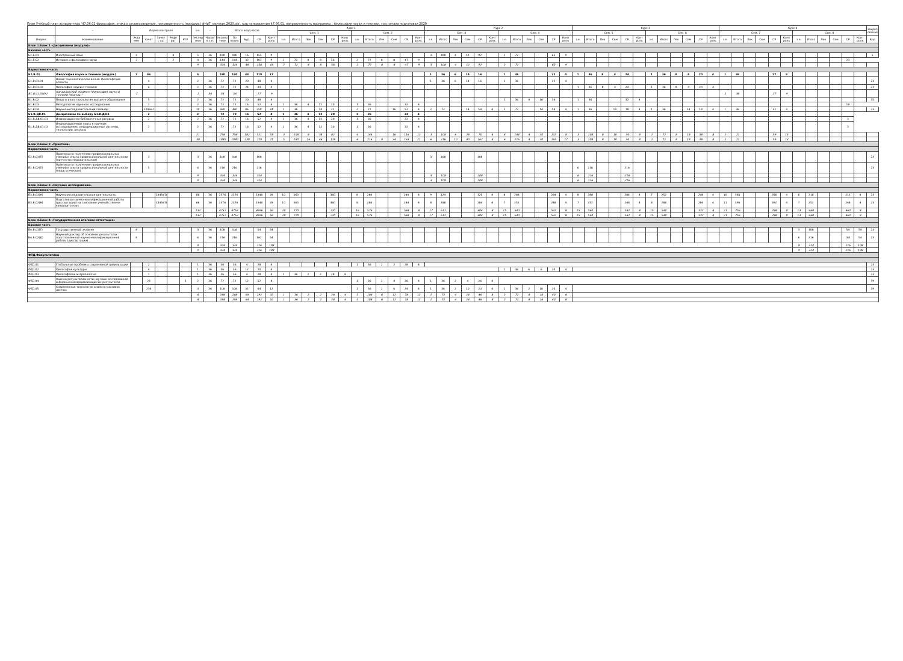План Учебный план аспирантуры '47.06.01 Философия, этика и религиоведение, направленность (профиль) ФНиТ_заочная_2020.plx', код направления 47.06.01, направленность программы : Философия науки и техники, год начала подготовки 2020
| - | - | Форма контроля | | | | | з.е. | - | Итого акад.часов | | | | | Курс 1 | | | | | | | | | | | | Курс 2 | | | | | | | | | | | | Курс 3 | | | | | | | | | | | | Курс 4 | | | | | | | | | | | | Закреп ленная |
| --- | --- | --- | --- | --- | --- | --- | --- | --- | --- | --- | --- | --- | --- | --- | --- | --- | --- | --- | --- | --- | --- | --- | --- | --- | --- | --- | --- | --- | --- | --- | --- | --- | --- | --- | --- | --- | --- | --- | --- | --- | --- | --- | --- | --- | --- | --- | --- | --- | --- | --- | --- | --- | --- | --- | --- | --- | --- | --- | --- | --- | --- | --- |
| | | | | | | | | | | | | | | Сем. 1 | | | | | | Сем. 2 | | | | | | Сем. 3 | | | | | | Сем. 4 | | | | | | Сем. 5 | | | | | | Сем. 6 | | | | | | Сем. 7 | | | | | | Сем. 8 | | | | | | |
| Индекс | Наименование | Экза мен | Зачет | Зачет с оц. | Рефе рат | РГР | Экспер тное | Часов в з.е. | Экспер тное | По плану | Ауд. | СР | Конт роль | з.е. | Итого | Лек | Сем | СР | Конт роль | з.е. | Итого | Лек | Сем | СР | Конт роль | з.е. | Итого | Лек | Сем | СР | Конт роль | з.е. | Итого | Лек | Сем | СР | Конт роль | з.е. | Итого | Лек | Сем | СР | Конт роль | з.е. | Итого | Лек | Сем | СР | Конт роль | з.е. | Итого | Лек | Сем | СР | Конт роль | з.е. | Итого | Лек | Сем | СР | Конт роль | Код |
| Блок 1.Блок 1 «Дисциплины (модули)» | | | | | | | | | | | | | | | | | | | | | | | | | | | | | | | | | | | | | | | | | | | | | | | | | | | | | | | | | | | | | | |
| Базовая часть | | | | | | | | | | | | | | | | | | | | | | | | | | | | | | | | | | | | | | | | | | | | | | | | | | | | | | | | | | | | | | |
| Б1.Б.01 | Иностранный язык | 4 | | | 4 | | 5 | 36 | 180 | 180 | 16 | 155 | 9 | | | | | | | | | | | | | 3 | 108 | 4 | 12 | 92 | | 2 | 72 | | | 63 | 9 | | | | | | | | | | | | | | | | | | | | | | | | | 5 |
| Б1.Б.02 | История и философия науки | 2 | | | 2 | | 4 | 36 | 144 | 144 | 32 | 103 | 9 | 2 | 72 | 8 | 8 | 56 | | 2 | 72 | 8 | 8 | 47 | 9 | | | | | | | | | | | | | | | | | | | | | | | | | | | | | | | | | | | 23 | | |
| | | | | | | | 9 | | 324 | 324 | 48 | 258 | 18 | 2 | 72 | 8 | 8 | 56 | | 2 | 72 | 8 | 8 | 47 | 9 | 3 | 108 | 4 | 12 | 92 | | 2 | 72 | | | 63 | 9 | | | | | | | | | | | | | | | | | | | | | | | | | |
| Вариативная часть | | | | | | | | | | | | | | | | | | | | | | | | | | | | | | | | | | | | | | | | | | | | | | | | | | | | | | | | | | | | | | |
| Б1.В.01 | Философия науки и техники (модуль) | 7 | 46 | | | | 5 | | 180 | 180 | 44 | 119 | 17 | | | | | | | | | | | | | 1 | 36 | 6 | 14 | 16 | | 1 | 36 | | | 32 | 4 | 1 | 36 | 8 | 4 | 24 | | 1 | 36 | 8 | 4 | 20 | 4 | 1 | 36 | | | 27 | 9 | | | | | | | |
| Б1.В.01.01 | Новая технологическая волна: философские аспекты | | 4 | | | | 2 | 36 | 72 | 72 | 20 | 48 | 4 | | | | | | | | | | | | | 1 | 36 | 6 | 14 | 16 | | 1 | 36 | | | 32 | 4 | | | | | | | | | | | | | | | | | | | | | | | | | 23 |
| Б1.В.01.02 | Философия науки и техники | | 6 | | | | 2 | 36 | 72 | 72 | 24 | 44 | 4 | | | | | | | | | | | | | | | | | | | | | | | | | 1 | 36 | 8 | 4 | 24 | | 1 | 36 | 8 | 4 | 20 | 4 | | | | | | | | | | | | | 23 |
| Б1.В.01.03(К) | Кандидатский экзамен "Философия науки и техники (модуль)" | 7 | | | | | 1 | 36 | 36 | 36 | | 27 | 9 | | | | | | | | | | | | | | | | | | | | | | | | | | | | | | | | | | | | | 1 | 36 | | | 27 | 9 | | | | | | | |
| Б1.В.02 | Педагогика и психология высшего образования | | 5 | | | | 2 | 36 | 72 | 72 | 20 | 48 | 4 | | | | | | | | | | | | | | | | | | | 1 | 36 | 4 | 16 | 16 | | 1 | 36 | | | 32 | 4 | | | | | | | | | | | | | | | | | | | 15 |
| Б1.В.03 | Методология научного исследования | | 2 | | | | 2 | 36 | 72 | 72 | 16 | 52 | 4 | 1 | 36 | 4 | 12 | 20 | | 1 | 36 | | | 32 | 4 | | | | | | | | | | | | | | | | | | | | | | | | | | | | | | | | | | | 19 | | |
| Б1.В.04 | Научно-исследовательский семинар | | 234567 | | | | 10 | 36 | 360 | 360 | 86 | 250 | 24 | 1 | 36 | | 14 | 22 | | 2 | 72 | | 16 | 52 | 4 | 2 | 72 | | 14 | 54 | 4 | 2 | 72 | | 14 | 54 | 4 | 1 | 36 | | 14 | 18 | 4 | 1 | 36 | | 14 | 18 | 4 | 1 | 36 | | | 32 | 4 | | | | | | | 23 |
| Б1.В.ДВ.01 | Дисциплины по выбору Б1.В.ДВ.1 | | 2 | | | | 2 | | 72 | 72 | 16 | 52 | 4 | 1 | 36 | 4 | 12 | 20 | | 1 | 36 | | | 32 | 4 | | | | | | | | | | | | | | | | | | | | | | | | | | | | | | | | | | | | | |
| Б1.В.ДВ.01.01 | Информационно-библиотечные ресурсы | | 2 | | | | 2 | 36 | 72 | 72 | 16 | 52 | 4 | 1 | 36 | 4 | 12 | 20 | | 1 | 36 | | | 32 | 4 | | | | | | | | | | | | | | | | | | | | | | | | | | | | | | | | | | | 3 | | |
| Б1.В.ДВ.01.02 | Информационный поиск в научных исследованиях: информационные системы, технологии, ресурсы | | 2 | | | | 2 | 36 | 72 | 72 | 16 | 52 | 4 | 1 | 36 | 4 | 12 | 20 | | 1 | 36 | | | 32 | 4 | | | | | | | | | | | | | | | | | | | | | | | | | | | | | | | | | | | 3 | | |
| | | | | | | | 21 | | 756 | 756 | 182 | 521 | 53 | 3 | 108 | 8 | 38 | 62 | | 4 | 144 | | 16 | 116 | 12 | 3 | 108 | 6 | 28 | 70 | 4 | 4 | 144 | 4 | 30 | 102 | 8 | 3 | 108 | 8 | 18 | 74 | 8 | 2 | 72 | 8 | 18 | 38 | 8 | 2 | 72 | | | 59 | 13 | | | | | | | |
| | | | | | | | 30 | | 1080 | 1080 | 230 | 779 | 71 | 5 | 180 | 16 | 46 | 118 | | 6 | 216 | 8 | 24 | 163 | 21 | 6 | 216 | 10 | 40 | 162 | 4 | 6 | 216 | 4 | 30 | 165 | 17 | 3 | 108 | 8 | 18 | 74 | 8 | 2 | 72 | 8 | 18 | 38 | 8 | 2 | 72 | | | 59 | 13 | | | | | | | |
| Блок 2.Блок 2 «Практики» | | | | | | | | | | | | | | | | | | | | | | | | | | | | | | | | | | | | | | | | | | | | | | | | | | | | | | | | | | | | | | |
| Вариативная часть | | | | | | | | | | | | | | | | | | | | | | | | | | | | | | | | | | | | | | | | | | | | | | | | | | | | | | | | | | | | | | |
| Б2.В.01(П) | Практика по получению профессиональных умений и опыта профессиональной деятельности (научно-исследовательская) | | 3 | | | | 3 | 36 | 108 | 108 | | 108 | | | | | | | | | | | | | | 3 | 108 | | | 108 | | | | | | | | | | | | | | | | | | | | | | | | | | | | | | | | 23 |
| Б2.В.02(П) | Практика по получению профессиональных умений и опыта профессиональной деятельности (педагогическая) | | 5 | | | | 6 | 36 | 216 | 216 | | 216 | | | | | | | | | | | | | | | | | | | | | | | | | | 6 | 216 | | | 216 | | | | | | | | | | | | | | | | | | | | 23 |
| | | | | | | | 9 | | 324 | 324 | | 324 | | | | | | | | | | | | | | 3 | 108 | | | 108 | | | | | | | | 6 | 216 | | | 216 | | | | | | | | | | | | | | | | | | | | |
| | | | | | | | 9 | | 324 | 324 | | 324 | | | | | | | | | | | | | | 3 | 108 | | | 108 | | | | | | | | 6 | 216 | | | 216 | | | | | | | | | | | | | | | | | | | | |
| Блок 3.Блок 3 «Научные исследования» | | | | | | | | | | | | | | | | | | | | | | | | | | | | | | | | | | | | | | | | | | | | | | | | | | | | | | | | | | | | | | |
| Вариативная часть | | | | | | | | | | | | | | | | | | | | | | | | | | | | | | | | | | | | | | | | | | | | | | | | | | | | | | | | | | | | | | |
| Б3.В.01(Н) | Научно-исследовательская деятельность | | | 2345678 | | | 66 | 36 | 2376 | 2376 | | 2348 | 28 | 10 | 360 | | | 360 | | 8 | 288 | | | 284 | 4 | 9 | 324 | | | 320 | 4 | 8 | 288 | | | 284 | 4 | 8 | 288 | | | 284 | 4 | 7 | 252 | | | 248 | 4 | 10 | 360 | | | 356 | 4 | 6 | 216 | | | 212 | 4 | 23 |
| Б3.В.02(Н) | Подготовка научно-квалификационной работы (диссертации) на соискание ученой степени кандидата наук | | | 2345678 | | | 66 | 36 | 2376 | 2376 | | 2348 | 28 | 10 | 360 | | | 360 | | 8 | 288 | | | 284 | 4 | 8 | 288 | | | 284 | 4 | 7 | 252 | | | 248 | 4 | 7 | 252 | | | 248 | 4 | 8 | 288 | | | 284 | 4 | 11 | 396 | | | 392 | 4 | 7 | 252 | | | 248 | 4 | 23 |
| | | | | | | | 132 | | 4752 | 4752 | | 4696 | 56 | 20 | 720 | | | 720 | | 16 | 576 | | | 568 | 8 | 17 | 612 | | | 604 | 8 | 15 | 540 | | | 532 | 8 | 15 | 540 | | | 532 | 8 | 15 | 540 | | | 532 | 8 | 21 | 756 | | | 748 | 8 | 13 | 468 | | | 460 | 8 | |
| | | | | | | | 132 | | 4752 | 4752 | | 4696 | 56 | 20 | 720 | | | 720 | | 16 | 576 | | | 568 | 8 | 17 | 612 | | | 604 | 8 | 15 | 540 | | | 532 | 8 | 15 | 540 | | | 532 | 8 | 15 | 540 | | | 532 | 8 | 21 | 756 | | | 748 | 8 | 13 | 468 | | | 460 | 8 | |
| Блок 4.Блок 4 «Государственная итоговая аттестация» | | | | | | | | | | | | | | | | | | | | | | | | | | | | | | | | | | | | | | | | | | | | | | | | | | | | | | | | | | | | | | |
| Базовая часть | | | | | | | | | | | | | | | | | | | | | | | | | | | | | | | | | | | | | | | | | | | | | | | | | | | | | | | | | | | | | | |
| Б4.Б.01(Г) | Государственный экзамен | 8 | | | | | 3 | 36 | 108 | 108 | | 54 | 54 | | | | | | | | | | | | | | | | | | | | | | | | | | | | | | | | | | | | | | | | | | | 3 | 108 | | | 54 | 54 | 23 |
| Б4.Б.02(Д) | Научный доклад об основных результатах подготовленной научно-квалификационной работы (диссертации) | 8 | | | | | 6 | 36 | 216 | 216 | | 162 | 54 | | | | | | | | | | | | | | | | | | | | | | | | | | | | | | | | | | | | | | | | | | | 6 | 216 | | | 162 | 54 | 23 |
| | | | | | | | 9 | | 324 | 324 | | 216 | 108 | | | | | | | | | | | | | | | | | | | | | | | | | | | | | | | | | | | | | | | | | | | 9 | 324 | | | 216 | 108 | |
| | | | | | | | 9 | | 324 | 324 | | 216 | 108 | | | | | | | | | | | | | | | | | | | | | | | | | | | | | | | | | | | | | | | | | | | 9 | 324 | | | 216 | 108 | |
| ФТД.Факультативы | | | | | | | | | | | | | | | | | | | | | | | | | | | | | | | | | | | | | | | | | | | | | | | | | | | | | | | | | | | | | | |
| ФТД.01 | Глобальные проблемы современной цивилизации | | 2 | | | | 1 | 36 | 36 | 36 | 4 | 28 | 4 | | | | | | | 1 | 36 | 2 | 2 | 28 | 4 | | | | | | | | | | | | | | | | | | | | | | | | | | | | | | | | | | | | | 23 |
| ФТД.02 | Философия культуры | | 4 | | | | 1 | 36 | 36 | 36 | 12 | 20 | 4 | | | | | | | | | | | | | | | | | | | 1 | 36 | 6 | 6 | 20 | 4 | | | | | | | | | | | | | | | | | | | | | | | | | 23 |
| ФТД.03 | Философская антропология | | 1 | | | | 1 | 36 | 36 | 36 | 4 | 28 | 4 | 1 | 36 | 2 | 2 | 28 | 4 | | | | | | | | | | | | | | | | | | | | | | | | | | | | | | | | | | | | | | | | | | | 23 |
| ФТД.04 | Оценка результативности научных исследований и формы коммерциализации их результатов | | 23 | | | 3 | 2 | 36 | 72 | 72 | 12 | 52 | 8 | | | | | | | 1 | 36 | 2 | 4 | 26 | 4 | 1 | 36 | 2 | 4 | 26 | 4 | | | | | | | | | | | | | | | | | | | | | | | | | | | | | | | 19 |
| ФТД.05 | Современные технологии анализа массивов данных | | 234 | | | | 3 | 36 | 108 | 108 | 32 | 64 | 12 | | | | | | | 1 | 36 | 2 | 6 | 24 | 4 | 1 | 36 | 2 | 10 | 20 | 4 | 1 | 36 | 2 | 10 | 20 | 4 | | | | | | | | | | | | | | | | | | | | | | | | | 19 |
| | | | | | | | 8 | | 288 | 288 | 64 | 192 | 32 | 1 | 36 | 2 | 2 | 28 | 4 | 3 | 108 | 6 | 12 | 78 | 12 | 2 | 72 | 4 | 14 | 46 | 8 | 2 | 72 | 8 | 16 | 40 | 8 | | | | | | | | | | | | | | | | | | | | | | | | | |
| | | | | | | | 8 | | 288 | 288 | 64 | 192 | 32 | 1 | 36 | 2 | 2 | 28 | 4 | 3 | 108 | 6 | 12 | 78 | 12 | 2 | 72 | 4 | 14 | 46 | 8 | 2 | 72 | 8 | 16 | 40 | 8 | | | | | | | | | | | | | | | | | | | | | | | | | |